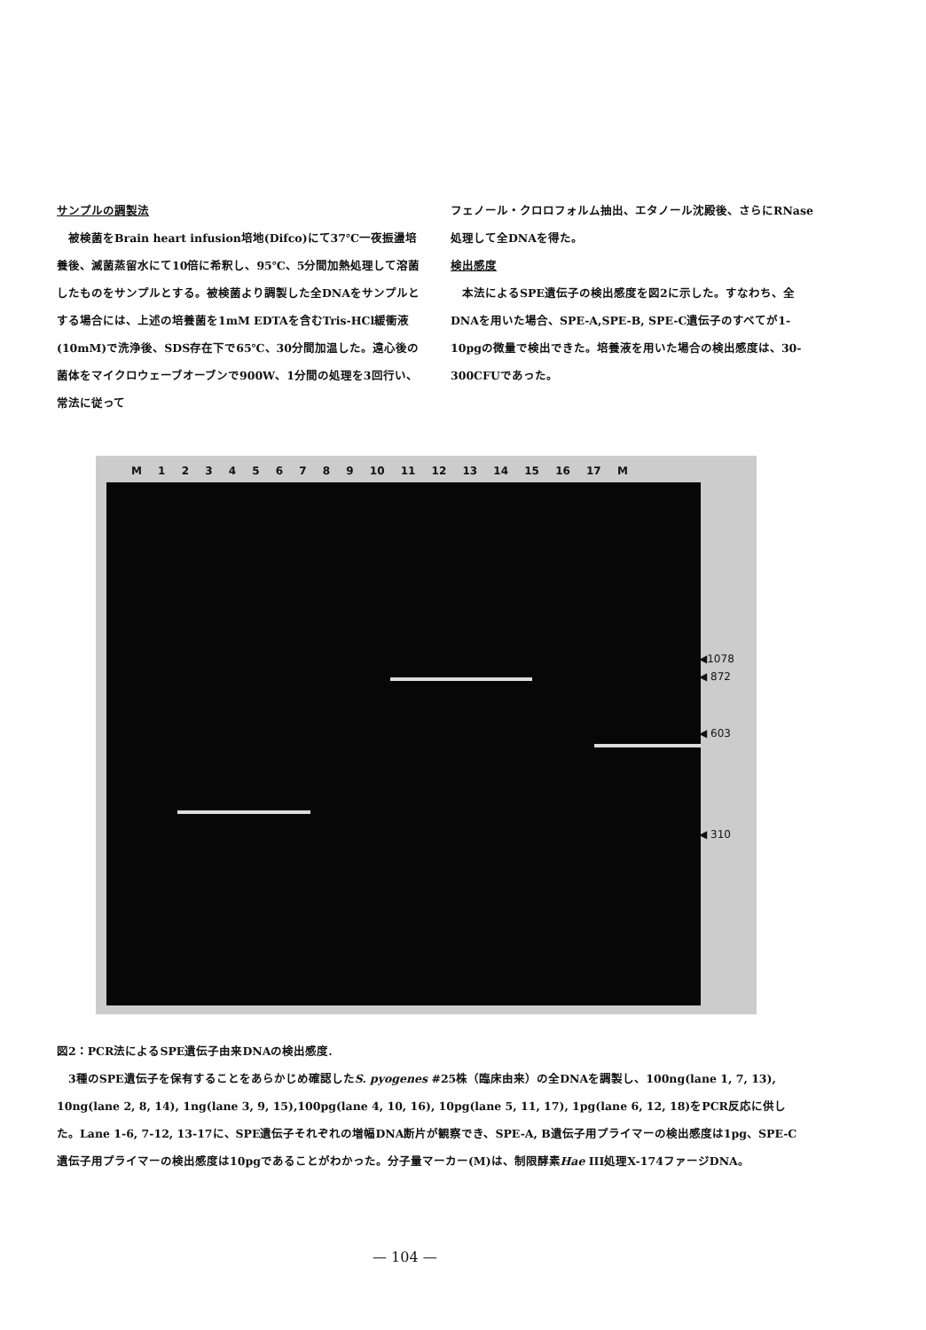サンプルの調製法
　被検菌をBrain heart infusion培地(Difco)にて37℃一夜振盪培養後、滅菌蒸留水にて10倍に希釈し、95℃、5分間加熱処理して溶菌したものをサンプルとする。被検菌より調製した全DNAをサンプルとする場合には、上述の培養菌を1mM EDTAを含むTris-HCl緩衝液(10mM)で洗浄後、SDS存在下で65℃、30分間加温した。遠心後の菌体をマイクロウェーブオーブンで900W、1分間の処理を3回行い、常法に従って
フェノール・クロロフォルム抽出、エタノール沈殿後、さらにRNase処理して全DNAを得た。
検出感度
　本法によるSPE遺伝子の検出感度を図2に示した。すなわち、全DNAを用いた場合、SPE-A,SPE-B, SPE-C遺伝子のすべてが1-10pgの微量で検出できた。培養液を用いた場合の検出感度は、30-300CFUであった。
M 1 2 3 4 5 6 7 8 9 10 11 12 13 14 15 16 17 M
◀1078
◀ 872
◀ 603
◀ 310
図2：PCR法によるSPE遺伝子由来DNAの検出感度.
　3種のSPE遺伝子を保有することをあらかじめ確認したS. pyogenes #25株（臨床由来）の全DNAを調製し、100ng(lane 1, 7, 13), 10ng(lane 2, 8, 14), 1ng(lane 3, 9, 15),100pg(lane 4, 10, 16), 10pg(lane 5, 11, 17), 1pg(lane 6, 12, 18)をPCR反応に供した。Lane 1-6, 7-12, 13-17に、SPE遺伝子それぞれの増幅DNA断片が観察でき、SPE-A, B遺伝子用プライマーの検出感度は1pg、SPE-C遺伝子用プライマーの検出感度は10pgであることがわかった。分子量マーカー(M)は、制限酵素Hae III処理X-174ファージDNA。
— 104 —